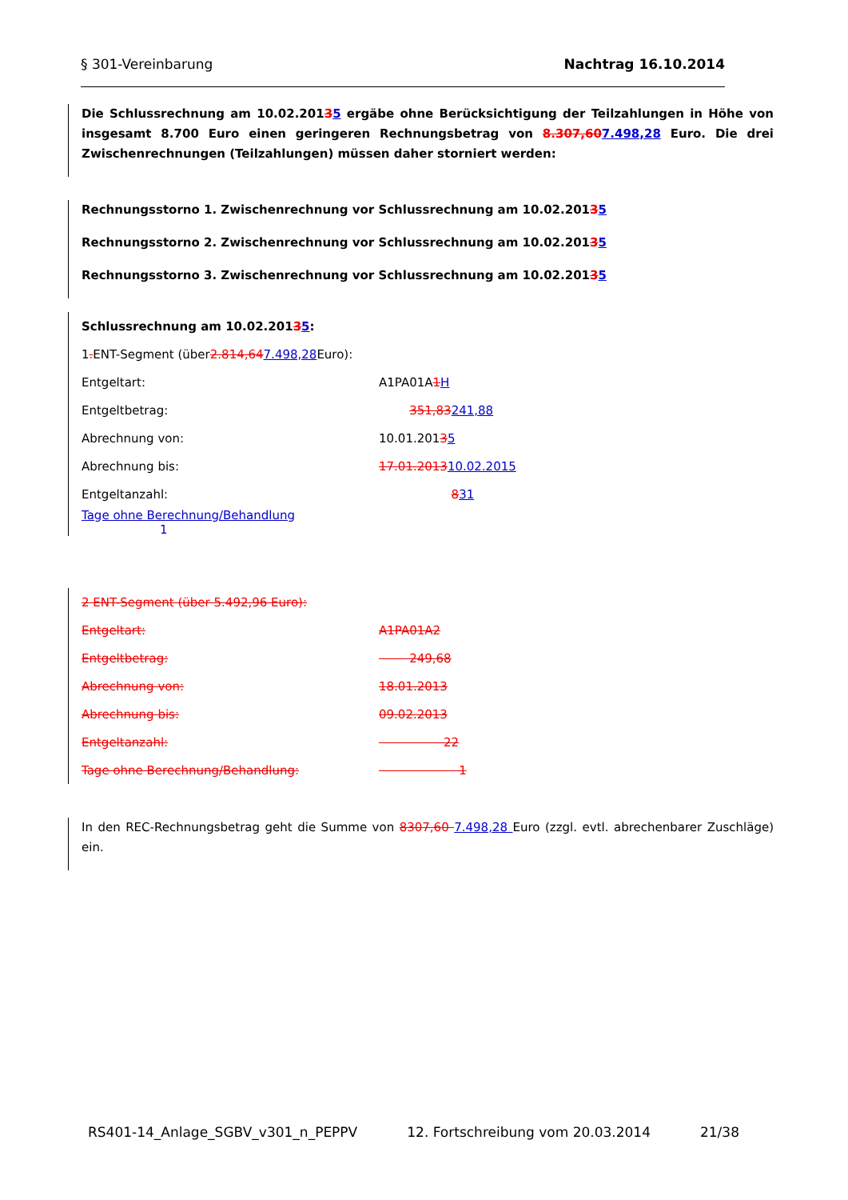§ 301-Vereinbarung Nachtrag 16.10.2014
Die Schlussrechnung am 10.02.20135 ergäbe ohne Berücksichtigung der Teilzahlungen in Höhe von insgesamt 8.700 Euro einen geringeren Rechnungsbetrag von 8.307,607.498,28 Euro. Die drei Zwischenrechnungen (Teilzahlungen) müssen daher storniert werden:
Rechnungsstorno 1. Zwischenrechnung vor Schlussrechnung am 10.02.20135
Rechnungsstorno 2. Zwischenrechnung vor Schlussrechnung am 10.02.20135
Rechnungsstorno 3. Zwischenrechnung vor Schlussrechnung am 10.02.20135
Schlussrechnung am 10.02.201 3 5:
1. ENT-Segment (über 2.814,64 7.498,28 Euro):
Entgeltart: A1PA01A1H
Entgeltbetrag: 351,83241,88
Abrechnung von: 10.01.20135
Abrechnung bis: 17.01.201310.02.2015
Entgeltanzahl: 831
Tage ohne Berechnung/Behandlung 1
2 ENT-Segment (über 5.492,96 Euro):
Entgeltart: A1PA01A2
Entgeltbetrag: 249,68
Abrechnung von: 18.01.2013
Abrechnung bis: 09.02.2013
Entgeltanzahl: 22
Tage ohne Berechnung/Behandlung: 1
In den REC-Rechnungsbetrag geht die Summe von 8307,60 7.498,28 Euro (zzgl. evtl. abrechenbarer Zuschläge) ein.
RS401-14_Anlage_SGBV_v301_n_PEPPV 12. Fortschreibung vom 20.03.2014 21/38